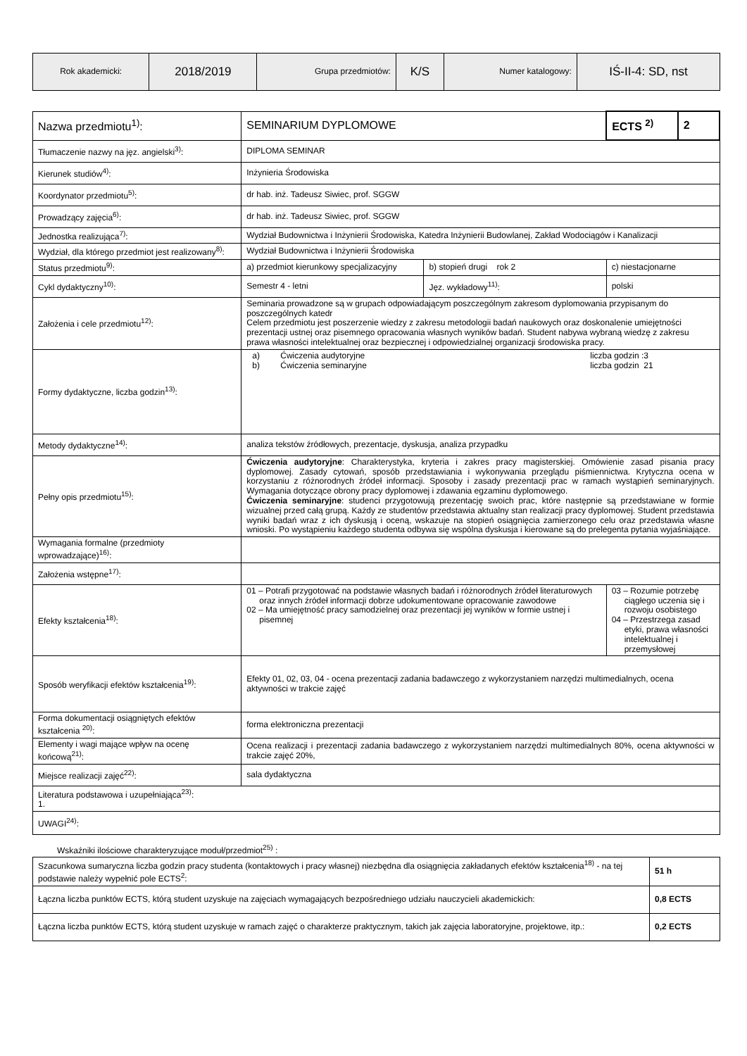| Rok akademicki: | 2018/2019 | Grupa przedmiotów: | K/S | Numer katalogowy: | IŚ-II-4: SD, nst |
| Nazwa przedmiotu<sup>1)</sup>: | SEMINARIUM DYPLOMOWE | | ECTS <sup>2)</sup> | 2 |
| Tłumaczenie nazwy na jęz. angielski<sup>3)</sup>: | DIPLOMA SEMINAR | | | |
| Kierunek studiów<sup>4)</sup>: | Inżynieria Środowiska | | | |
| Koordynator przedmiotu<sup>5)</sup>: | dr hab. inż. Tadeusz Siwiec, prof. SGGW | | | |
| Prowadzący zajęcia<sup>6)</sup>: | dr hab. inż. Tadeusz Siwiec, prof. SGGW | | | |
| Jednostka realizująca<sup>7)</sup>: | Wydział Budownictwa i Inżynierii Środowiska, Katedra Inżynierii Budowlanej, Zakład Wodociągów i Kanalizacji | | | |
| Wydział, dla którego przedmiot jest realizowany<sup>8)</sup>: | Wydział Budownictwa i Inżynierii Środowiska | | | |
| Status przedmiotu<sup>9)</sup>: | a) przedmiot kierunkowy specjalizacyjny | b) stopień drugi rok 2 | c) niestacjonarne | |
| Cykl dydaktyczny<sup>10)</sup>: | Semestr 4 - letni | Jęz. wykładowy<sup>11)</sup>: | polski | |
| Założenia i cele przedmiotu<sup>12)</sup>: | Seminaria prowadzone są w grupach odpowiadającym poszczególnym zakresom dyplomowania przypisanym do poszczególnych katedr Celem przedmiotu jest poszerzenie wiedzy z zakresu metodologii badań naukowych oraz doskonalenie umiejętności prezentacji ustnej oraz pisemnego opracowania własnych wyników badań. Student nabywa wybraną wiedzę z zakresu prawa własności intelektualnej oraz bezpiecznej i odpowiedzialnej organizacji środowiska pracy. | | | |
| Formy dydaktyczne, liczba godzin<sup>13)</sup>: | a) Ćwiczenia audytoryjne liczba godzin :3 b) Ćwiczenia seminaryjne liczba godzin 21 | | | |
| Metody dydaktyczne<sup>14)</sup>: | analiza tekstów źródłowych, prezentacje, dyskusja, analiza przypadku | | | |
| Pełny opis przedmiotu<sup>15)</sup>: | Ćwiczenia audytoryjne : Charakterystyka, kryteria i zakres pracy magisterskiej. Omówienie zasad pisania pracy dyplomowej. Zasady cytowań, sposób przedstawiania i wykonywania przeglądu piśmiennictwa. Krytyczna ocena w korzystaniu z różnorodnych źródeł informacji. Sposoby i zasady prezentacji prac w ramach wystąpień seminaryjnych. Wymagania dotyczące obrony pracy dyplomowej i zdawania egzaminu dyplomowego. Ćwiczenia seminaryjne : studenci przygotowują prezentację swoich prac, które następnie są przedstawiane w formie wizualnej przed całą grupą. Każdy ze studentów przedstawia aktualny stan realizacji pracy dyplomowej. Student przedstawia wyniki badań wraz z ich dyskusją i oceną, wskazuje na stopień osiągnięcia zamierzonego celu oraz przedstawia własne wnioski. Po wystąpieniu każdego studenta odbywa się wspólna dyskusja i kierowane są do prelegenta pytania wyjaśniające. | | | |
| Wymagania formalne (przedmioty wprowadzające)<sup>16)</sup>: | | | | |
| Założenia wstępne<sup>17)</sup>: | | | | |
| Efekty kształcenia<sup>18)</sup>: | 01 – Potrafi przygotować na podstawie własnych badań i różnorodnych źródeł literaturowych oraz innych źródeł informacji dobrze udokumentowane opracowanie zawodowe 02 – Ma umiejętność pracy samodzielnej oraz prezentacji jej wyników w formie ustnej i pisemnej | | 03 – Rozumie potrzebę ciągłego uczenia się i rozwoju osobistego 04 – Przestrzega zasad etyki, prawa własności intelektualnej i przemysłowej | |
| Sposób weryfikacji efektów kształcenia<sup>19)</sup>: | Efekty 01, 02, 03, 04 - ocena prezentacji zadania badawczego z wykorzystaniem narzędzi multimedialnych, ocena aktywności w trakcie zajęć | | | |
| Forma dokumentacji osiągniętych efektów kształcenia <sup>20)</sup>: | forma elektroniczna prezentacji | | | |
| Elementy i wagi mające wpływ na ocenę końcową<sup>21)</sup>: | Ocena realizacji i prezentacji zadania badawczego z wykorzystaniem narzędzi multimedialnych 80%, ocena aktywności w trakcie zajęć 20%, | | | |
| Miejsce realizacji zajęć<sup>22)</sup>: | sala dydaktyczna | | | |
| Literatura podstawowa i uzupełniająca<sup>23)</sup>: 1. | | | | |
| UWAGI<sup>24)</sup>: | | | | |
Wskaźniki ilościowe charakteryzujące moduł/przedmiot<sup>25)</sup> :
| Szacunkowa sumaryczna liczba godzin pracy studenta (kontaktowych i pracy własnej) niezbędna dla osiągnięcia zakładanych efektów kształcenia<sup>18)</sup> - na tej podstawie należy wypełnić pole ECTS<sup>2</sup>: | 51 h |
| Łączna liczba punktów ECTS, którą student uzyskuje na zajęciach wymagających bezpośredniego udziału nauczycieli akademickich: | 0,8 ECTS |
| Łączna liczba punktów ECTS, którą student uzyskuje w ramach zajęć o charakterze praktycznym, takich jak zajęcia laboratoryjne, projektowe, itp.: | 0,2 ECTS |